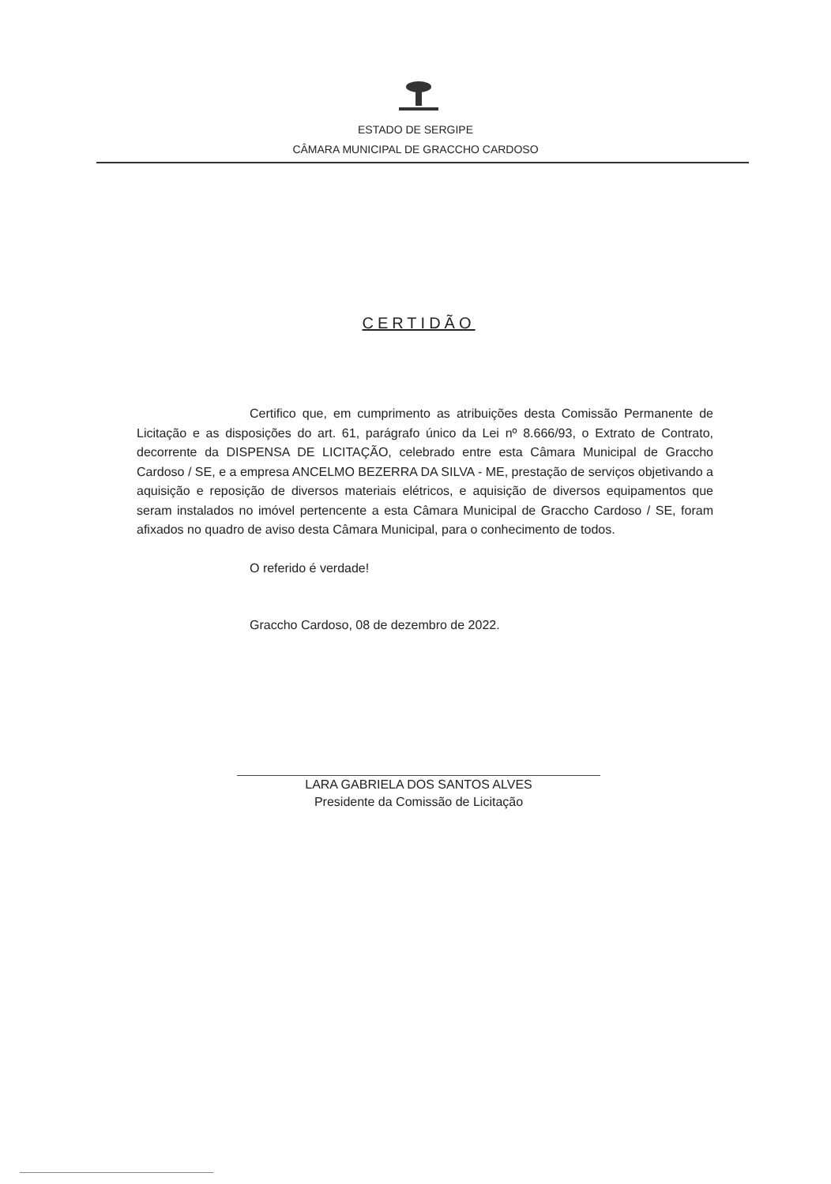ESTADO DE SERGIPE
CÂMARA MUNICIPAL DE GRACCHO CARDOSO
CERTIDÃO
Certifico que, em cumprimento as atribuições desta Comissão Permanente de Licitação e as disposições do art. 61, parágrafo único da Lei nº 8.666/93, o Extrato de Contrato, decorrente da DISPENSA DE LICITAÇÃO, celebrado entre esta Câmara Municipal de Graccho Cardoso / SE, e a empresa ANCELMO BEZERRA DA SILVA - ME, prestação de serviços objetivando a aquisição e reposição de diversos materiais elétricos, e aquisição de diversos equipamentos que seram instalados no imóvel pertencente a esta Câmara Municipal de Graccho Cardoso / SE, foram afixados no quadro de aviso desta Câmara Municipal, para o conhecimento de todos.
O referido é verdade!
Graccho Cardoso, 08 de dezembro de 2022.
LARA GABRIELA DOS SANTOS ALVES
Presidente da Comissão de Licitação